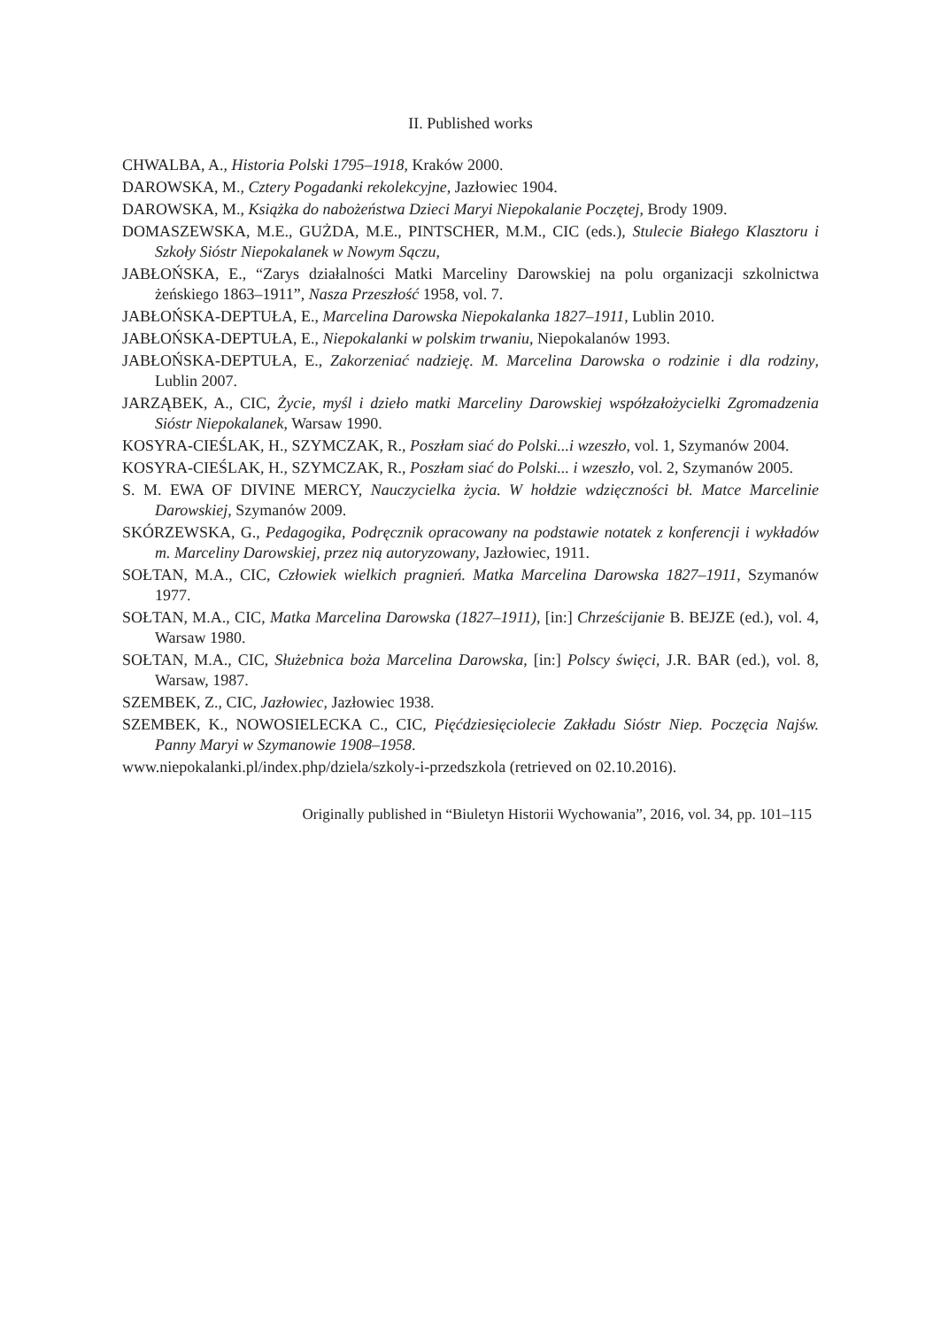II. Published works
CHWALBA, A., Historia Polski 1795–1918, Kraków 2000.
DAROWSKA, M., Cztery Pogadanki rekolekcyjne, Jazłowiec 1904.
DAROWSKA, M., Książka do nabożeństwa Dzieci Maryi Niepokalanie Poczętej, Brody 1909.
DOMASZEWSKA, M.E., GUŻDA, M.E., PINTSCHER, M.M., CIC (eds.), Stulecie Białego Klasztoru i Szkoły Sióstr Niepokalanek w Nowym Sączu,
JABŁOŃSKA, E., “Zarys działalności Matki Marceliny Darowskiej na polu organizacji szkolnictwa żeńskiego 1863–1911”, Nasza Przeszłość 1958, vol. 7.
JABŁOŃSKA-DEPTUŁA, E., Marcelina Darowska Niepokalanka 1827–1911, Lublin 2010.
JABŁOŃSKA-DEPTUŁA, E., Niepokalanki w polskim trwaniu, Niepokalanów 1993.
JABŁOŃSKA-DEPTUŁA, E., Zakorzeniać nadzieję. M. Marcelina Darowska o rodzinie i dla rodziny, Lublin 2007.
JARZĄBEK, A., CIC, Życie, myśl i dzieło matki Marceliny Darowskiej współzałożycielki Zgromadzenia Sióstr Niepokalanek, Warsaw 1990.
KOSYRA-CIEŚLAK, H., SZYMCZAK, R., Poszłam siać do Polski...i wzeszło, vol. 1, Szymanów 2004.
KOSYRA-CIEŚLAK, H., SZYMCZAK, R., Poszłam siać do Polski... i wzeszło, vol. 2, Szymanów 2005.
S. M. EWA OF DIVINE MERCY, Nauczycielka życia. W hołdzie wdzięczności bł. Matce Marcelinie Darowskiej, Szymanów 2009.
SKÓRZEWSKA, G., Pedagogika, Podręcznik opracowany na podstawie notatek z konferencji i wykładów m. Marceliny Darowskiej, przez nią autoryzowany, Jazłowiec, 1911.
SOŁTAN, M.A., CIC, Człowiek wielkich pragnień. Matka Marcelina Darowska 1827–1911, Szymanów 1977.
SOŁTAN, M.A., CIC, Matka Marcelina Darowska (1827–1911), [in:] Chrześcijanie B. BEJZE (ed.), vol. 4, Warsaw 1980.
SOŁTAN, M.A., CIC, Służebnica boża Marcelina Darowska, [in:] Polscy święci, J.R. BAR (ed.), vol. 8, Warsaw, 1987.
SZEMBEK, Z., CIC, Jazłowiec, Jazłowiec 1938.
SZEMBEK, K., NOWOSIELECKA C., CIC, Pięćdziesięciolecie Zakładu Sióstr Niep. Poczęcia Najśw. Panny Maryi w Szymanowie 1908–1958.
www.niepokalanki.pl/index.php/dziela/szkoly-i-przedszkola (retrieved on 02.10.2016).
Originally published in “Biuletyn Historii Wychowania”, 2016, vol. 34, pp. 101–115